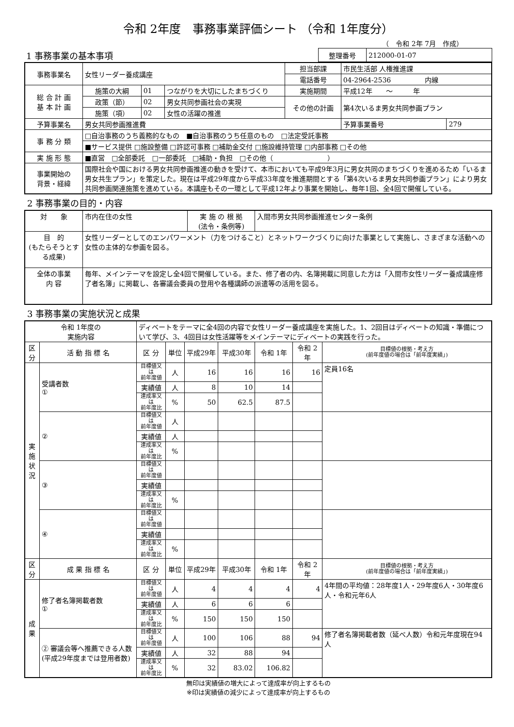令和 2年度　事務事業評価シート （令和 1年度分）
（　令和 2年 7月　作成）
| 1 事務事業の基本事項 | 整理番号 | 212000-01-07 |
| 事務事業名 | 女性リーダー養成講座 | | | 担当部課 | 市民生活部 人権推進課 | |
| | | | | 電話番号 | 04-2964-2536 内線 | |
| 総 合 計 画 基 本 計 画 | 施策の大綱 | 01 | つながりを大切にしたまちづくり | 実施期間 | 平成12年 ～ 年 | |
| | 政策（節） | 02 | 男女共同参画社会の実現 | その他の計画 | 第4次いるま男女共同参画プラン | |
| | 施策（項） | 02 | 女性の活躍の推進 | | | |
| 予算事業名 | 男女共同参画推進費 | | | | 予算事業番号 | 279 |
| 事 務 分 類 | □自治事務のうち義務的なもの ■自治事務のうち任意のもの □法定受託事務 | | | | | |
| | ■サービス提供 □施設整備 □許認可事務 □補助金交付 □施設維持管理 □内部事務 □その他 | | | | | |
| 実 施 形 態 | ■直営 □全部委託 □一部委託 □補助・負担 □その他（ ） | | | | | |
| 事業開始の 背景・経緯 | 国際社会や国における男女共同参画推進の動きを受けて、本市においても平成9年3月に男女共同のまちづくりを進めるため「いるま男女共生プラン」を策定した。現在は平成29年度から平成33年度を推進期間とする「第4次いるま男女共同参画プラン」により男女共同参画関連施策を進めている。本講座もその一環として平成12年より事業を開始し、毎年1回、全4回で開催している。 | | | | | |
2 事務事業の目的・内容
| 対 象 | 市内在住の女性 | 実 施 の 根 拠 (法令・条例等) | 入間市男女共同参画推進センター条例 |
| 目 的 (もたらそうとする成果) | 女性リーダーとしてのエンパワーメント（力をつけること）とネットワークづくりに向けた事業として実施し、さまざまな活動への女性の主体的な参画を図る。 | | |
| 全体の事業 内 容 | 毎年、メインテーマを設定し全4回で開催している。また、修了者の内、名簿掲載に同意した方は「入間市女性リーダー養成講座修了者名簿」に掲載し、各審議会委員の登用や各種講師の派遣等の活用を図る。 | | |
3 事務事業の実施状況と成果
| 令和 1年度の 実施内容 | | ディベートをテーマに全4回の内容で女性リーダー養成講座を実施した。1、2回目はディベートの知識・準備について学び、3、4回目は女性活躍等をメインテーマにディベートの実践を行った。 | | | | | | |
| 区分 | 活 動 指 標 名 | 区 分 | 単位 | 平成29年 | 平成30年 | 令和 1年 | 令和 2年 | 目標値の根拠・考え方 (前年度値の場合は「前年度実績」) |
| 実 施 状 況 | 受講者数 ① | 目標値又は 前年度値 | 人 | 16 | 16 | 16 | 16 | 定員16名 |
| | | 実績値 | 人 | 8 | 10 | 14 | | |
| | | 達成率又は 前年度比 | % | 50 | 62.5 | 87.5 | | |
| | ② | 目標値又は 前年度値 | 人 | | | | | |
| | | 実績値 | 人 | | | | | |
| | | 達成率又は 前年度比 | % | | | | | |
| | ③ | 目標値又は 前年度値 | | | | | | |
| | | 実績値 | | | | | | |
| | | 達成率又は 前年度比 | % | | | | | |
| | ④ | 目標値又は 前年度値 | | | | | | |
| | | 実績値 | | | | | | |
| | | 達成率又は 前年度比 | % | | | | | |
| 区分 | 成 果 指 標 名 | 区 分 | 単位 | 平成29年 | 平成30年 | 令和 1年 | 令和 2年 | 目標値の根拠・考え方 (前年度値の場合は「前年度実績」) |
| 成 果 | 修了者名簿掲載者数 ① | 目標値又は 前年度値 | 人 | 4 | 4 | 4 | 4 | 4年間の平均値：28年度1人・29年度6人・30年度6人・令和元年6人 |
| | | 実績値 | 人 | 6 | 6 | 6 | | |
| | | 達成率又は 前年度比 | % | 150 | 150 | 150 | | |
| | ② 審議会等へ推薦できる人数(平成29年度までは登用者数) | 目標値又は 前年度値 | 人 | 100 | 106 | 88 | 94 | 修了者名簿掲載者数（延べ人数）令和元年度現在94人 |
| | | 実績値 | 人 | 32 | 88 | 94 | | |
| | | 達成率又は 前年度比 | % | 32 | 83.02 | 106.82 | | |
無印は実績値の増大によって達成率が向上するもの
※印は実績値の減少によって達成率が向上するもの